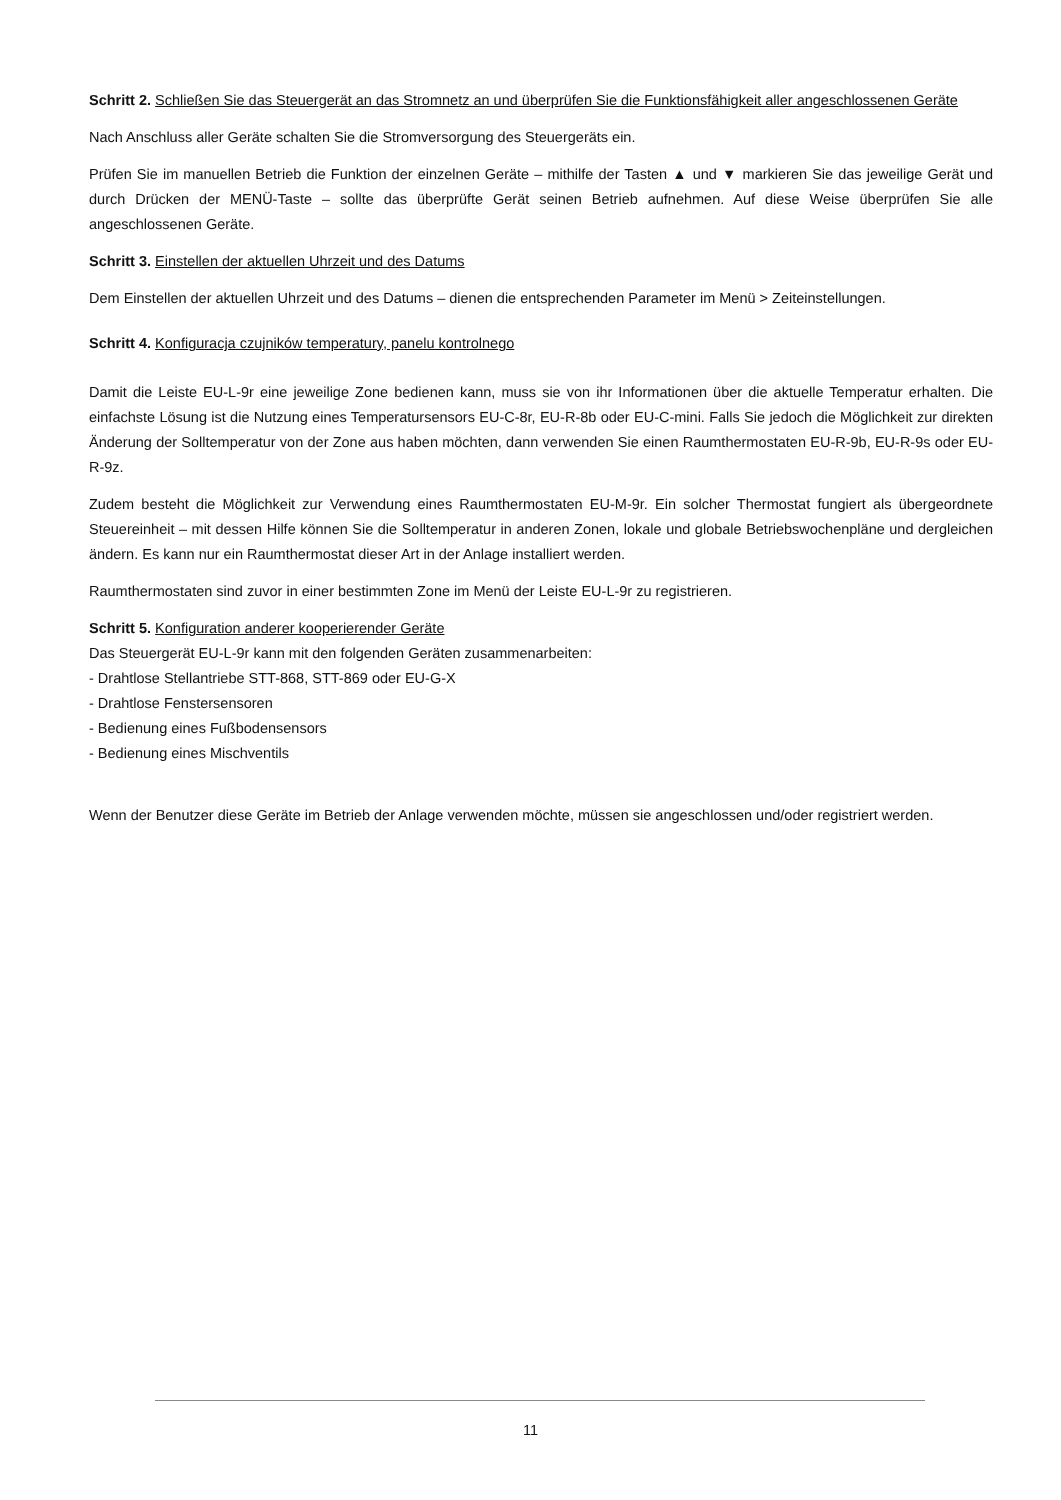Schritt 2. Schließen Sie das Steuergerät an das Stromnetz an und überprüfen Sie die Funktionsfähigkeit aller angeschlossenen Geräte
Nach Anschluss aller Geräte schalten Sie die Stromversorgung des Steuergeräts ein.
Prüfen Sie im manuellen Betrieb die Funktion der einzelnen Geräte – mithilfe der Tasten ▲ und ▼ markieren Sie das jeweilige Gerät und durch Drücken der MENÜ-Taste – sollte das überprüfte Gerät seinen Betrieb aufnehmen. Auf diese Weise überprüfen Sie alle angeschlossenen Geräte.
Schritt 3. Einstellen der aktuellen Uhrzeit und des Datums
Dem Einstellen der aktuellen Uhrzeit und des Datums – dienen die entsprechenden Parameter im Menü > Zeiteinstellungen.
Schritt 4. Konfiguracja czujników temperatury, panelu kontrolnego
Damit die Leiste EU-L-9r eine jeweilige Zone bedienen kann, muss sie von ihr Informationen über die aktuelle Temperatur erhalten. Die einfachste Lösung ist die Nutzung eines Temperatursensors EU-C-8r, EU-R-8b oder EU-C-mini. Falls Sie jedoch die Möglichkeit zur direkten Änderung der Solltemperatur von der Zone aus haben möchten, dann verwenden Sie einen Raumthermostaten EU-R-9b, EU-R-9s oder EU-R-9z.
Zudem besteht die Möglichkeit zur Verwendung eines Raumthermostaten EU-M-9r. Ein solcher Thermostat fungiert als übergeordnete Steuereinheit – mit dessen Hilfe können Sie die Solltemperatur in anderen Zonen, lokale und globale Betriebswochenpläne und dergleichen ändern. Es kann nur ein Raumthermostat dieser Art in der Anlage installiert werden.
Raumthermostaten sind zuvor in einer bestimmten Zone im Menü der Leiste EU-L-9r zu registrieren.
Schritt 5. Konfiguration anderer kooperierender Geräte
Das Steuergerät EU-L-9r kann mit den folgenden Geräten zusammenarbeiten:
- Drahtlose Stellantriebe STT-868, STT-869 oder EU-G-X
- Drahtlose Fenstersensoren
- Bedienung eines Fußbodensensors
- Bedienung eines Mischventils
Wenn der Benutzer diese Geräte im Betrieb der Anlage verwenden möchte, müssen sie angeschlossen und/oder registriert werden.
11